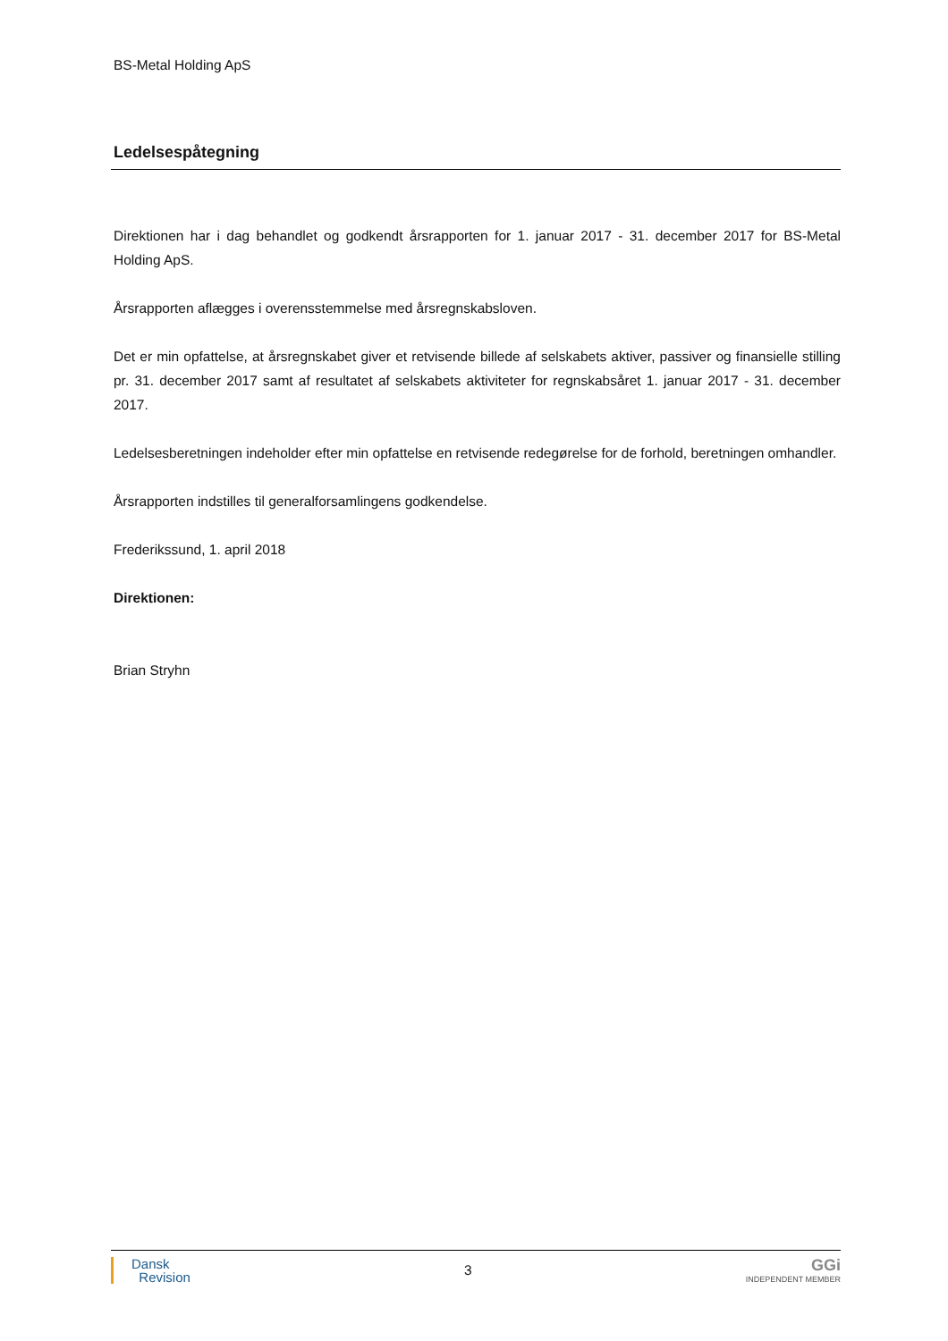BS-Metal Holding ApS
Ledelsespåtegning
Direktionen har i dag behandlet og godkendt årsrapporten for 1. januar 2017 - 31. december 2017 for BS-Metal Holding ApS.
Årsrapporten aflægges i overensstemmelse med årsregnskabsloven.
Det er min opfattelse, at årsregnskabet giver et retvisende billede af selskabets aktiver, passiver og finansielle stilling pr. 31. december 2017 samt af resultatet af selskabets aktiviteter for regnskabsåret 1. januar 2017 - 31. december 2017.
Ledelsesberetningen indeholder efter min opfattelse en retvisende redegørelse for de forhold, beretningen omhandler.
Årsrapporten indstilles til generalforsamlingens godkendelse.
Frederikssund, 1. april 2018
Direktionen:
Brian Stryhn
Dansk
Revision
3
GGi
INDEPENDENT MEMBER